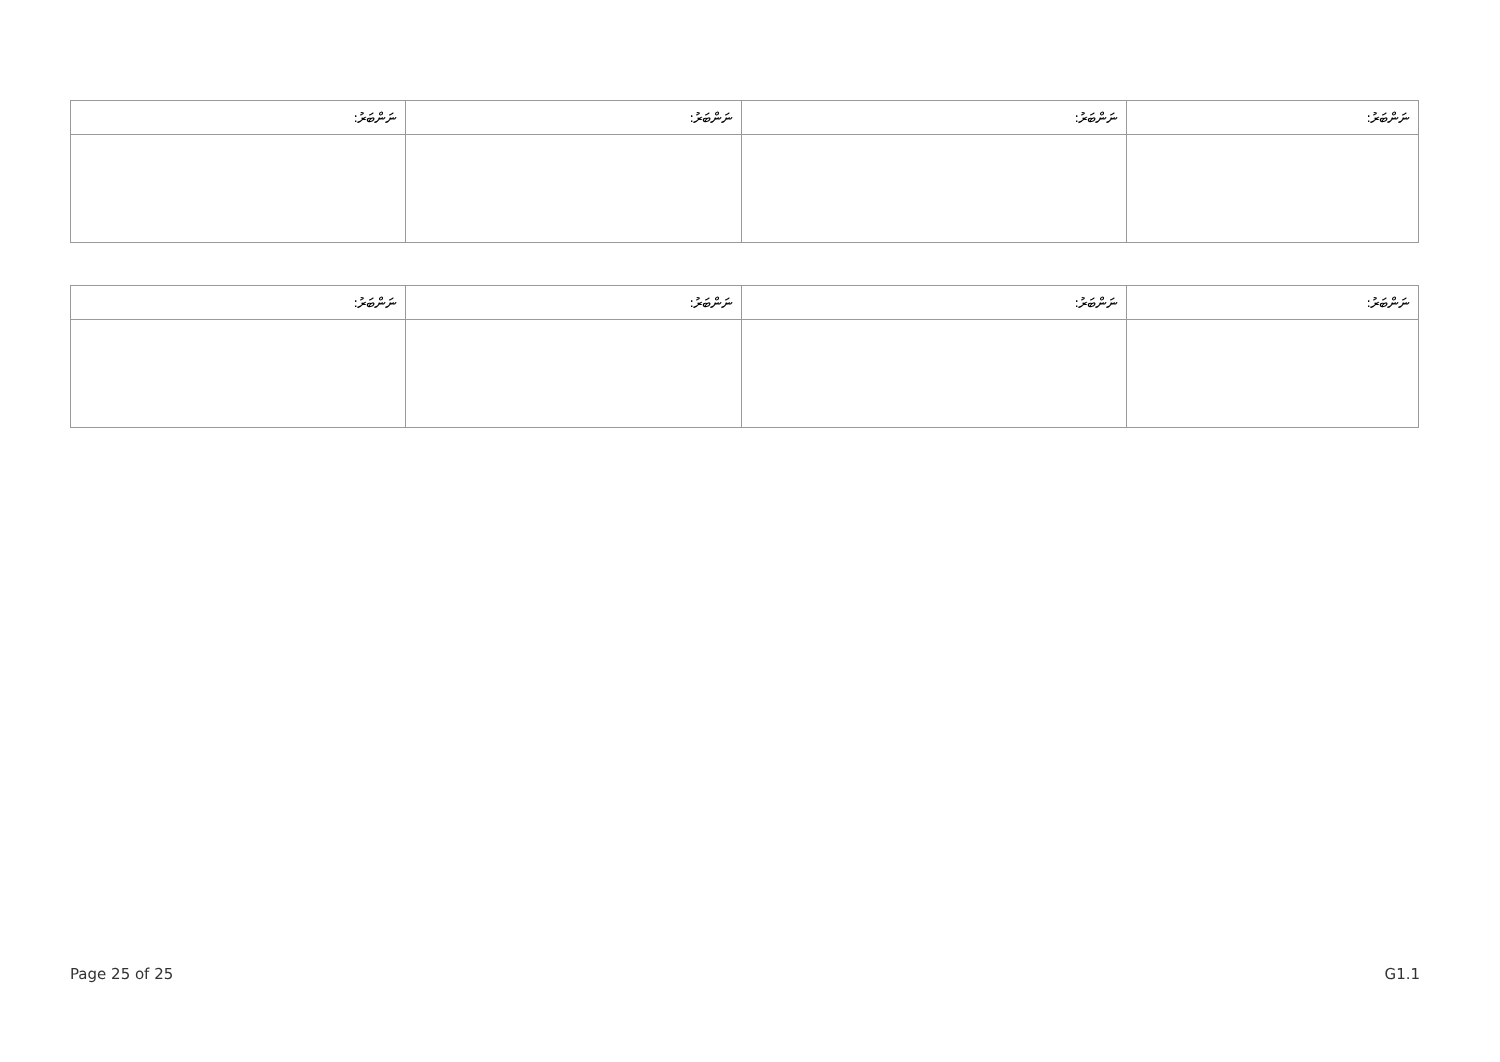| ނަންބަރު: | ނަންބަރު: | ނަންބަރު: | ނަންބަރު: |
| --- | --- | --- | --- |
| ނަންބަރު: | ނަންބަރު: | ނަންބަރު: | ނަންބަރު: |
| --- | --- | --- | --- |
Page 25 of 25 G1.1